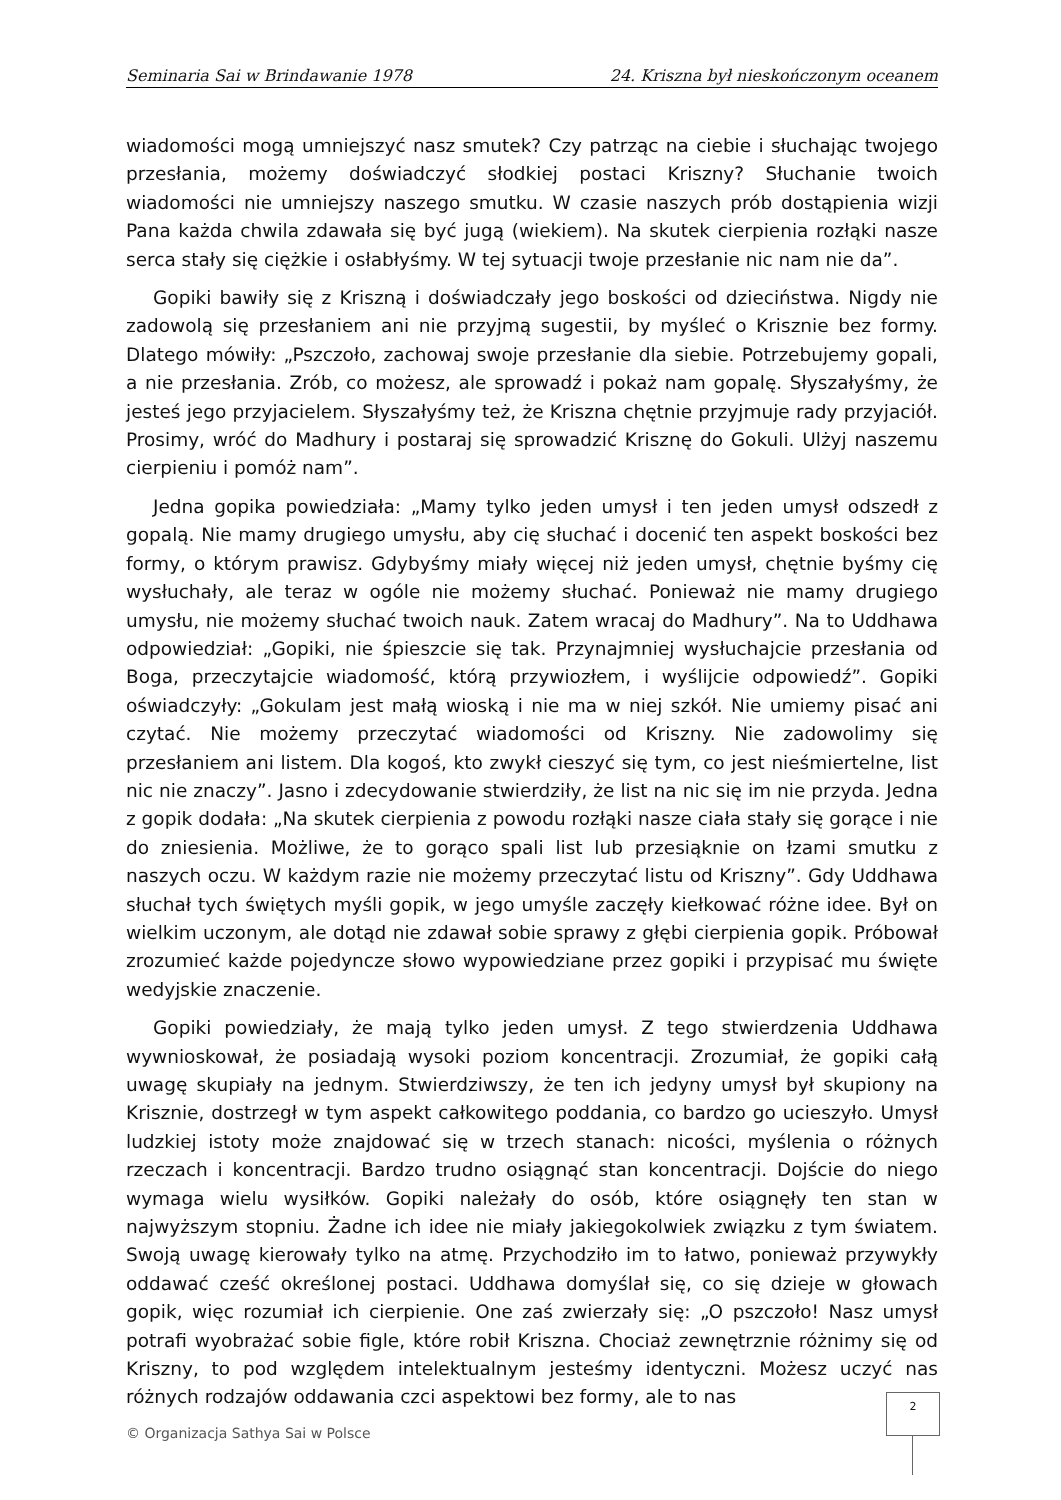Seminaria Sai w Brindawanie 1978 24. Kriszna był nieskończonym oceanem
wiadomości mogą umniejszyć nasz smutek? Czy patrząc na ciebie i słuchając twojego przesłania, możemy doświadczyć słodkiej postaci Kriszny? Słuchanie twoich wiadomości nie umniejszy naszego smutku. W czasie naszych prób dostąpienia wizji Pana każda chwila zdawała się być jugą (wiekiem). Na skutek cierpienia rozłąki nasze serca stały się ciężkie i osłabłyśmy. W tej sytuacji twoje przesłanie nic nam nie da”.
Gopiki bawiły się z Kriszną i doświadczały jego boskości od dzieciństwa. Nigdy nie zadowolą się przesłaniem ani nie przyjmą sugestii, by myśleć o Krisznie bez formy. Dlatego mówiły: „Pszczoło, zachowaj swoje przesłanie dla siebie. Potrzebujemy gopali, a nie przesłania. Zrób, co możesz, ale sprowadź i pokaż nam gopalę. Słyszałyśmy, że jesteś jego przyjacielem. Słyszałyśmy też, że Kriszna chętnie przyjmuje rady przyjaciół. Prosimy, wróć do Madhury i postaraj się sprowadzić Krisznę do Gokuli. Ulżyj naszemu cierpieniu i pomóż nam”.
Jedna gopika powiedziała: „Mamy tylko jeden umysł i ten jeden umysł odszedł z gopalą. Nie mamy drugiego umysłu, aby cię słuchać i docenić ten aspekt boskości bez formy, o którym prawisz. Gdybyśmy miały więcej niż jeden umysł, chętnie byśmy cię wysłuchały, ale teraz w ogóle nie możemy słuchać. Ponieważ nie mamy drugiego umysłu, nie możemy słuchać twoich nauk. Zatem wracaj do Madhury”. Na to Uddhawa odpowiedział: „Gopiki, nie śpieszcie się tak. Przynajmniej wysłuchajcie przesłania od Boga, przeczytajcie wiadomość, którą przywiozłem, i wyślijcie odpowiedź”. Gopiki oświadczyły: „Gokulam jest małą wioską i nie ma w niej szkół. Nie umiemy pisać ani czytać. Nie możemy przeczytać wiadomości od Kriszny. Nie zadowolimy się przesłaniem ani listem. Dla kogoś, kto zwykł cieszyć się tym, co jest nieśmiertelne, list nic nie znaczy”. Jasno i zdecydowanie stwierdziły, że list na nic się im nie przyda. Jedna z gopik dodała: „Na skutek cierpienia z powodu rozłąki nasze ciała stały się gorące i nie do zniesienia. Możliwe, że to gorąco spali list lub przesiąknie on łzami smutku z naszych oczu. W każdym razie nie możemy przeczytać listu od Kriszny”. Gdy Uddhawa słuchał tych świętych myśli gopik, w jego umyśle zaczęły kiełkować różne idee. Był on wielkim uczonym, ale dotąd nie zdawał sobie sprawy z głębi cierpienia gopik. Próbował zrozumieć każde pojedyncze słowo wypowiedziane przez gopiki i przypisać mu święte wedyjskie znaczenie.
Gopiki powiedziały, że mają tylko jeden umysł. Z tego stwierdzenia Uddhawa wywnioskował, że posiadają wysoki poziom koncentracji. Zrozumiał, że gopiki całą uwagę skupiały na jednym. Stwierdziwszy, że ten ich jedyny umysł był skupiony na Krisznie, dostrzegł w tym aspekt całkowitego poddania, co bardzo go ucieszyło. Umysł ludzkiej istoty może znajdować się w trzech stanach: nicości, myślenia o różnych rzeczach i koncentracji. Bardzo trudno osiągnąć stan koncentracji. Dojście do niego wymaga wielu wysiłków. Gopiki należały do osób, które osiągnęły ten stan w najwyższym stopniu. Żadne ich idee nie miały jakiegokolwiek związku z tym światem. Swoją uwagę kierowały tylko na atmę. Przychodziło im to łatwo, ponieważ przywykły oddawać cześć określonej postaci. Uddhawa domyślał się, co się dzieje w głowach gopik, więc rozumiał ich cierpienie. One zaś zwierzały się: „O pszczoło! Nasz umysł potrafi wyobrażać sobie figle, które robił Kriszna. Chociaż zewnętrznie różnimy się od Kriszny, to pod względem intelektualnym jesteśmy identyczni. Możesz uczyć nas różnych rodzajów oddawania czci aspektowi bez formy, ale to nas
2
© Organizacja Sathya Sai w Polsce